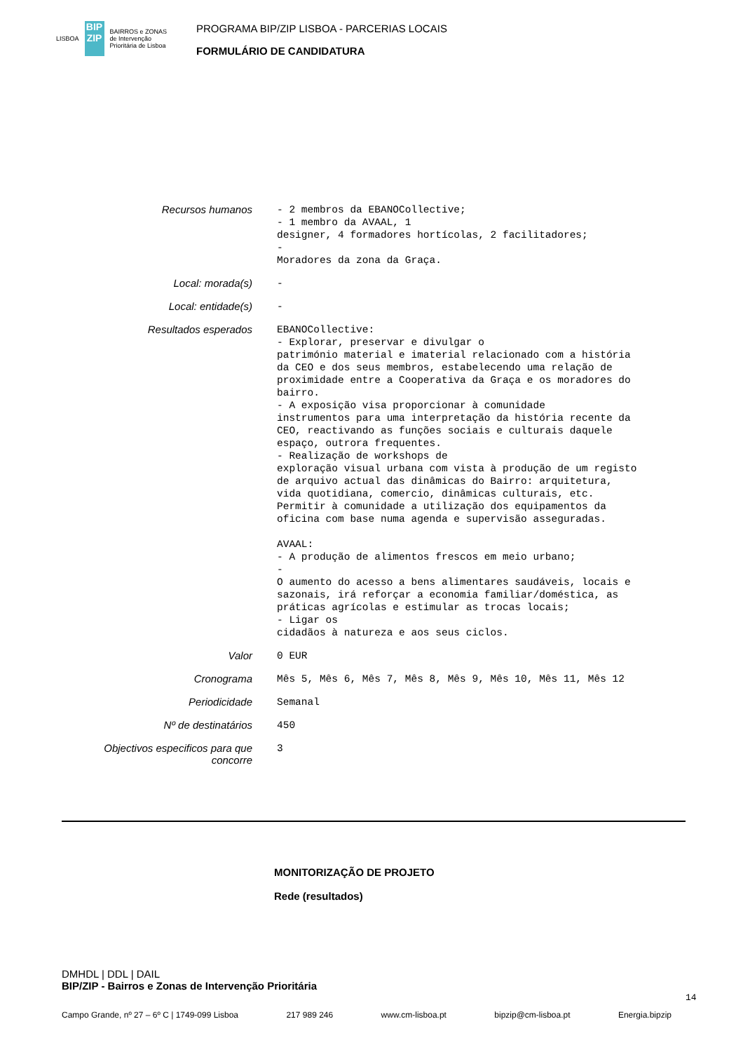LISBOA
BIP ZIP
BAIRROS e ZONAS
de Intervenção
Prioritária de Lisboa
PROGRAMA BIP/ZIP LISBOA - PARCERIAS LOCAIS
FORMULÁRIO DE CANDIDATURA
| Recursos humanos | - 2 membros da EBANOCollective; - 1 membro da AVAAL, 1 designer, 4 formadores hortícolas, 2 facilitadores; - Moradores da zona da Graça. |
| Local: morada(s) | - |
| Local: entidade(s) | - |
| Resultados esperados | EBANOCollective: - Explorar, preservar e divulgar o património material e imaterial relacionado com a história da CEO e dos seus membros, estabelecendo uma relação de proximidade entre a Cooperativa da Graça e os moradores do bairro. - A exposição visa proporcionar à comunidade instrumentos para uma interpretação da história recente da CEO, reactivando as funções sociais e culturais daquele espaço, outrora frequentes. - Realização de workshops de exploração visual urbana com vista à produção de um registo de arquivo actual das dinâmicas do Bairro: arquitetura, vida quotidiana, comercio, dinâmicas culturais, etc. Permitir à comunidade a utilização dos equipamentos da oficina com base numa agenda e supervisão asseguradas. AVAAL: - A produção de alimentos frescos em meio urbano; - O aumento do acesso a bens alimentares saudáveis, locais e sazonais, irá reforçar a economia familiar/doméstica, as práticas agrícolas e estimular as trocas locais; - Ligar os cidadãos à natureza e aos seus ciclos. |
| Valor | 0 EUR |
| Cronograma | Mês 5, Mês 6, Mês 7, Mês 8, Mês 9, Mês 10, Mês 11, Mês 12 |
| Periodicidade | Semanal |
| Nº de destinatários | 450 |
| Objectivos especificos para que concorre | 3 |
MONITORIZAÇÃO DE PROJETO
Rede (resultados)
DMHDL | DDL | DAIL
BIP/ZIP - Bairros e Zonas de Intervenção Prioritária
14
Campo Grande, nº 27 – 6º C | 1749-099 Lisboa 217 989 246 www.cm-lisboa.pt bipzip@cm-lisboa.pt Energia.bipzip